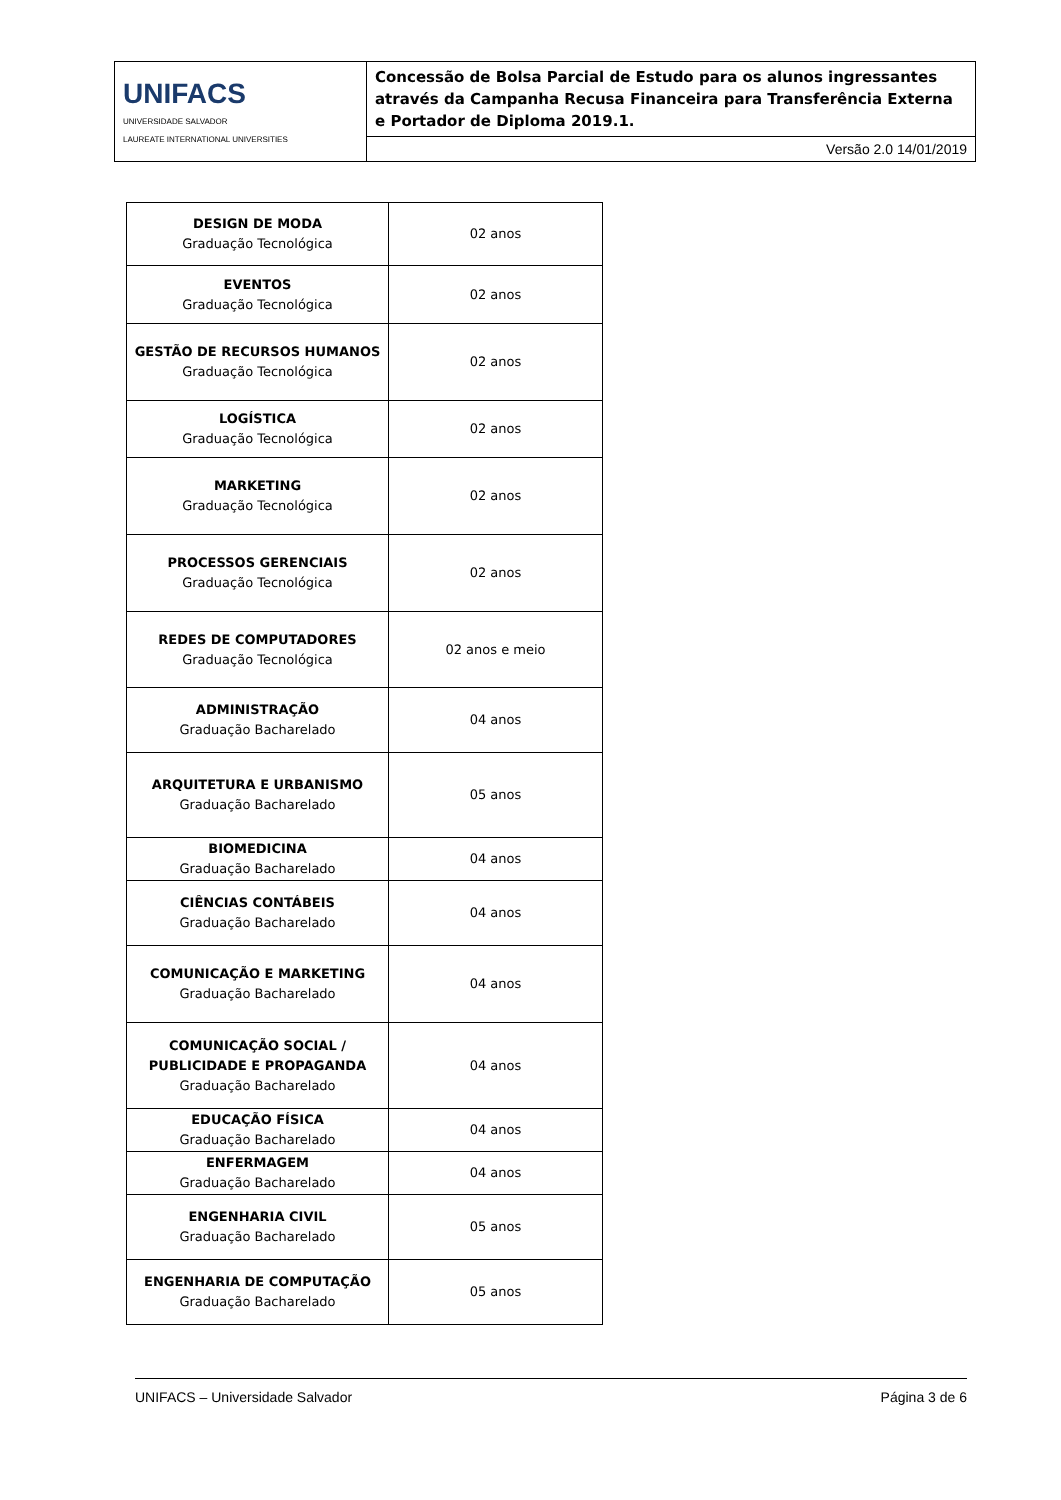| UNIFACS UNIVERSIDADE SALVADOR LAUREATE INTERNATIONAL UNIVERSITIES | Concessão de Bolsa Parcial de Estudo para os alunos ingressantes através da Campanha Recusa Financeira para Transferência Externa e Portador de Diploma 2019.1. |
| | Versão 2.0 14/01/2019 |
| DESIGN DE MODA Graduação Tecnológica | 02 anos |
| EVENTOS Graduação Tecnológica | 02 anos |
| GESTÃO DE RECURSOS HUMANOS Graduação Tecnológica | 02 anos |
| LOGÍSTICA Graduação Tecnológica | 02 anos |
| MARKETING Graduação Tecnológica | 02 anos |
| PROCESSOS GERENCIAIS Graduação Tecnológica | 02 anos |
| REDES DE COMPUTADORES Graduação Tecnológica | 02 anos e meio |
| ADMINISTRAÇÃO Graduação Bacharelado | 04 anos |
| ARQUITETURA E URBANISMO Graduação Bacharelado | 05 anos |
| BIOMEDICINA Graduação Bacharelado | 04 anos |
| CIÊNCIAS CONTÁBEIS Graduação Bacharelado | 04 anos |
| COMUNICAÇÃO E MARKETING Graduação Bacharelado | 04 anos |
| COMUNICAÇÃO SOCIAL / PUBLICIDADE E PROPAGANDA Graduação Bacharelado | 04 anos |
| EDUCAÇÃO FÍSICA Graduação Bacharelado | 04 anos |
| ENFERMAGEM Graduação Bacharelado | 04 anos |
| ENGENHARIA CIVIL Graduação Bacharelado | 05 anos |
| ENGENHARIA DE COMPUTAÇÃO Graduação Bacharelado | 05 anos |
UNIFACS – Universidade Salvador Página 3 de 6